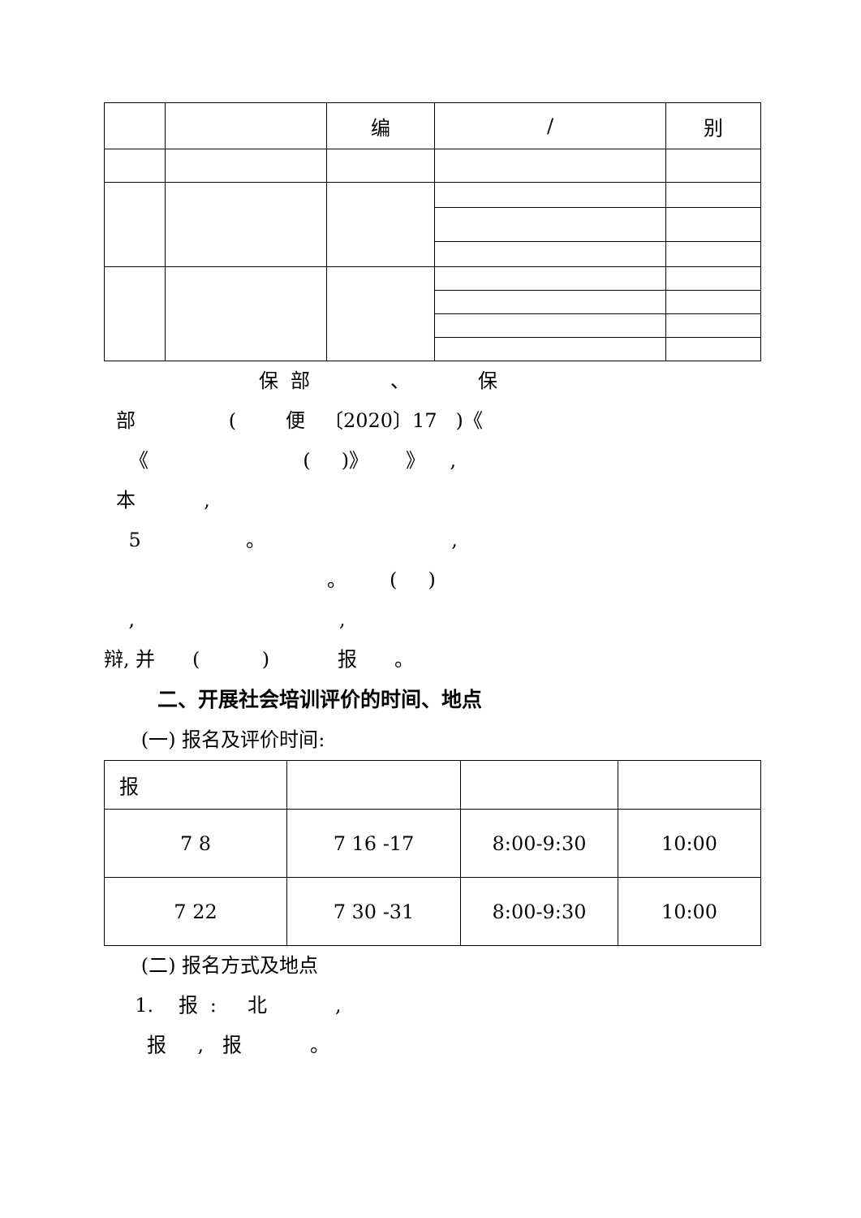| | | 编 | / | 别 |
| --- | --- | --- | --- | --- |
保 部 、 保
部 ( 便 〔2020〕17 )《
《 ( )》 》 ,
本 ,
5 。 ,
。 ( )
, ,
辩, 并 ( ) 报 。
二、开展社会培训评价的时间、地点
(一) 报名及评价时间:
| 报 | | | |
| 7 8 | 7 16 -17 | 8:00-9:30 | 10:00 |
| 7 22 | 7 30 -31 | 8:00-9:30 | 10:00 |
(二) 报名方式及地点
1. 报 : 北 ,
报 , 报 。